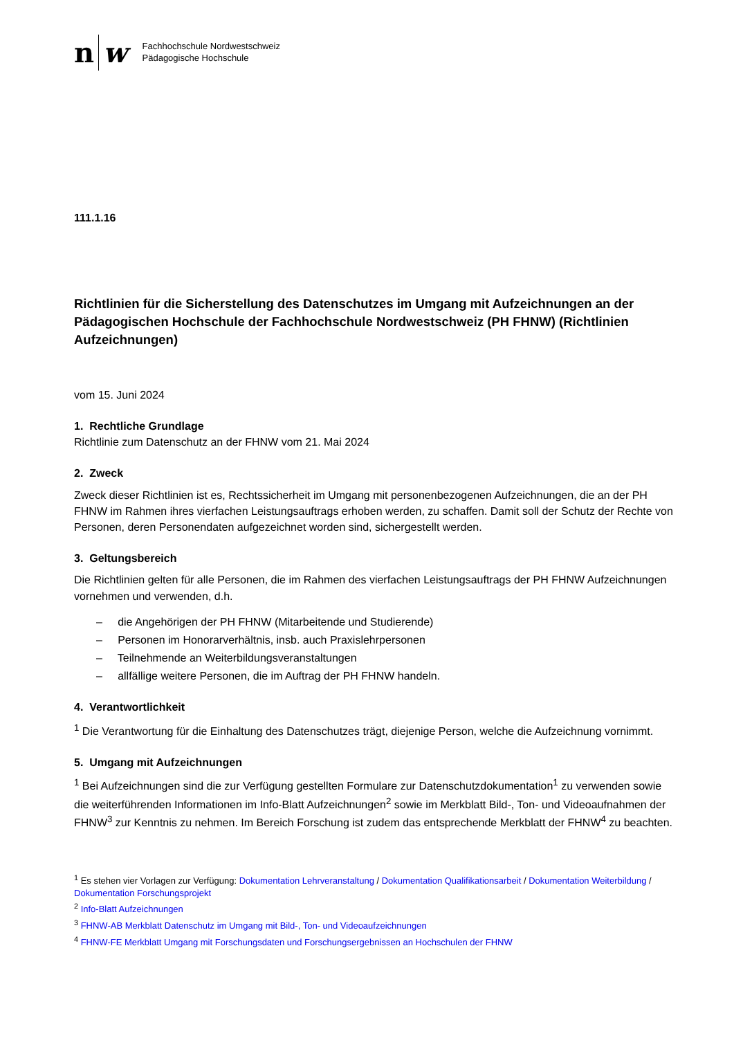n w
Fachhochschule Nordwestschweiz
Pädagogische Hochschule
111.1.16
Richtlinien für die Sicherstellung des Datenschutzes im Umgang mit Aufzeichnungen an der Pädagogischen Hochschule der Fachhochschule Nordwestschweiz (PH FHNW) (Richtlinien Aufzeichnungen)
vom 15. Juni 2024
1. Rechtliche Grundlage
Richtlinie zum Datenschutz an der FHNW vom 21. Mai 2024
2. Zweck
Zweck dieser Richtlinien ist es, Rechtssicherheit im Umgang mit personenbezogenen Aufzeichnungen, die an der PH FHNW im Rahmen ihres vierfachen Leistungsauftrags erhoben werden, zu schaffen. Damit soll der Schutz der Rechte von Personen, deren Personendaten aufgezeichnet worden sind, sichergestellt werden.
3. Geltungsbereich
Die Richtlinien gelten für alle Personen, die im Rahmen des vierfachen Leistungsauftrags der PH FHNW Aufzeichnungen vornehmen und verwenden, d.h.
– die Angehörigen der PH FHNW (Mitarbeitende und Studierende)
– Personen im Honorarverhältnis, insb. auch Praxislehrpersonen
– Teilnehmende an Weiterbildungsveranstaltungen
– allfällige weitere Personen, die im Auftrag der PH FHNW handeln.
4. Verantwortlichkeit
<sup>1</sup> Die Verantwortung für die Einhaltung des Datenschutzes trägt, diejenige Person, welche die Aufzeichnung vornimmt.
5. Umgang mit Aufzeichnungen
<sup>1</sup> Bei Aufzeichnungen sind die zur Verfügung gestellten Formulare zur Datenschutzdokumentation<sup>1</sup> zu verwenden sowie die weiterführenden Informationen im Info-Blatt Aufzeichnungen<sup>2</sup> sowie im Merkblatt Bild-, Ton- und Videoaufnahmen der FHNW<sup>3</sup> zur Kenntnis zu nehmen. Im Bereich Forschung ist zudem das entsprechende Merkblatt der FHNW<sup>4</sup> zu beachten.
<sup>1</sup> Es stehen vier Vorlagen zur Verfügung: Dokumentation Lehrveranstaltung / Dokumentation Qualifikationsarbeit / Dokumentation Weiterbildung / Dokumentation Forschungsprojekt
<sup>2</sup> Info-Blatt Aufzeichnungen
<sup>3</sup> FHNW-AB Merkblatt Datenschutz im Umgang mit Bild-, Ton- und Videoaufzeichnungen
<sup>4</sup> FHNW-FE Merkblatt Umgang mit Forschungsdaten und Forschungsergebnissen an Hochschulen der FHNW